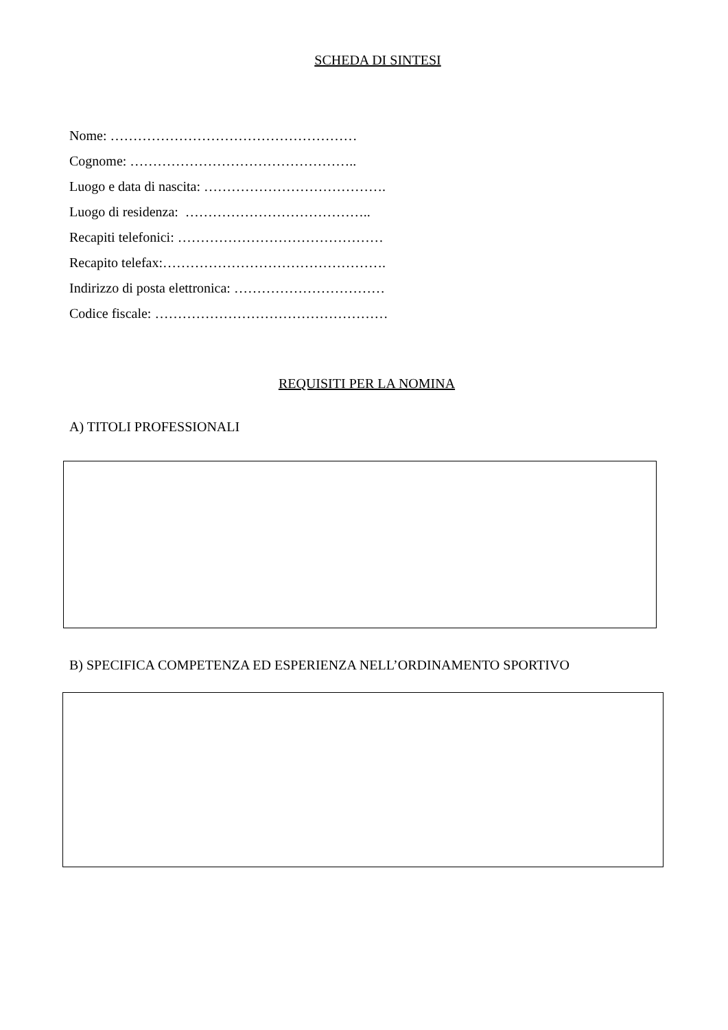SCHEDA DI SINTESI
Nome: ………………………………………………
Cognome: …………………………………………..
Luogo e data di nascita: ………………………………….
Luogo di residenza: …………………………………..
Recapiti telefonici: ………………………………………
Recapito telefax:………………………………………….
Indirizzo di posta elettronica: ……………………………
Codice fiscale: ……………………………………………
REQUISITI PER LA NOMINA
A) TITOLI PROFESSIONALI
B) SPECIFICA COMPETENZA ED ESPERIENZA NELL’ORDINAMENTO SPORTIVO